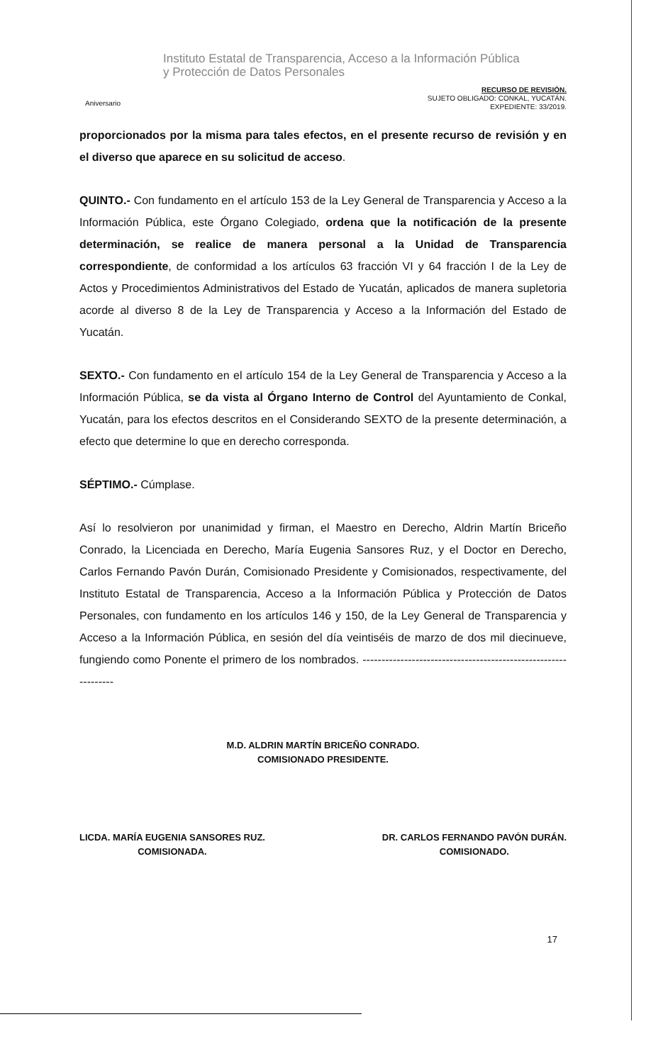Aniversario
Instituto Estatal de Transparencia, Acceso a la Información Pública
y Protección de Datos Personales
RECURSO DE REVISIÓN.
SUJETO OBLIGADO: CONKAL, YUCATÁN.
EXPEDIENTE: 33/2019.
proporcionados por la misma para tales efectos, en el presente recurso de revisión y en el diverso que aparece en su solicitud de acceso.
QUINTO.- Con fundamento en el artículo 153 de la Ley General de Transparencia y Acceso a la Información Pública, este Órgano Colegiado, ordena que la notificación de la presente determinación, se realice de manera personal a la Unidad de Transparencia correspondiente, de conformidad a los artículos 63 fracción VI y 64 fracción I de la Ley de Actos y Procedimientos Administrativos del Estado de Yucatán, aplicados de manera supletoria acorde al diverso 8 de la Ley de Transparencia y Acceso a la Información del Estado de Yucatán.
SEXTO.- Con fundamento en el artículo 154 de la Ley General de Transparencia y Acceso a la Información Pública, se da vista al Órgano Interno de Control del Ayuntamiento de Conkal, Yucatán, para los efectos descritos en el Considerando SEXTO de la presente determinación, a efecto que determine lo que en derecho corresponda.
SÉPTIMO.- Cúmplase.
Así lo resolvieron por unanimidad y firman, el Maestro en Derecho, Aldrin Martín Briceño Conrado, la Licenciada en Derecho, María Eugenia Sansores Ruz, y el Doctor en Derecho, Carlos Fernando Pavón Durán, Comisionado Presidente y Comisionados, respectivamente, del Instituto Estatal de Transparencia, Acceso a la Información Pública y Protección de Datos Personales, con fundamento en los artículos 146 y 150, de la Ley General de Transparencia y Acceso a la Información Pública, en sesión del día veintiséis de marzo de dos mil diecinueve, fungiendo como Ponente el primero de los nombrados. ---------------------------------------------------------------
M.D. ALDRIN MARTÍN BRICEÑO CONRADO.
COMISIONADO PRESIDENTE.
LICDA. MARÍA EUGENIA SANSORES RUZ.
COMISIONADA.
DR. CARLOS FERNANDO PAVÓN DURÁN.
COMISIONADO.
17